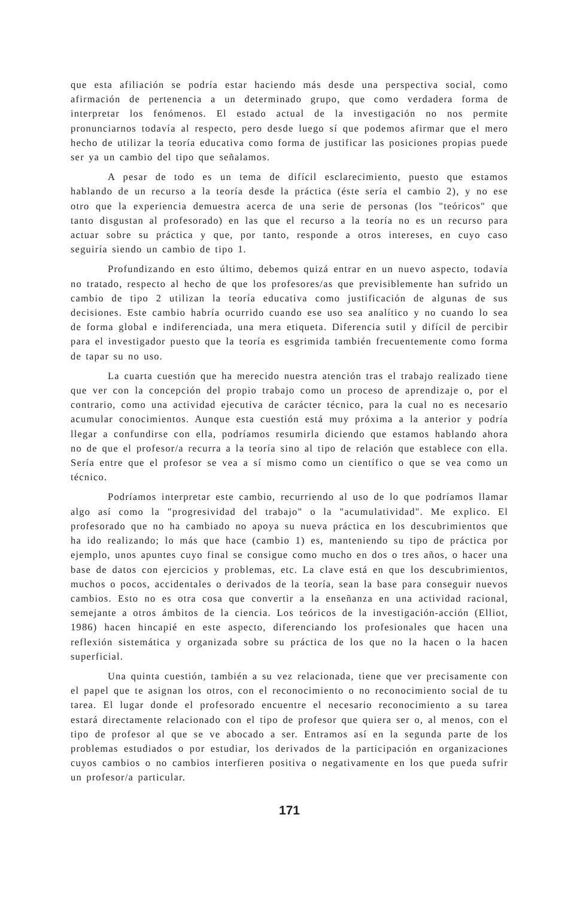que esta afiliación se podría estar haciendo más desde una perspectiva social, como afirmación de pertenencia a un determinado grupo, que como verdadera forma de interpretar los fenómenos. El estado actual de la investigación no nos permite pronunciarnos todavía al respecto, pero desde luego sí que podemos afirmar que el mero hecho de utilizar la teoría educativa como forma de justificar las posiciones propias puede ser ya un cambio del tipo que señalamos.
A pesar de todo es un tema de difícil esclarecimiento, puesto que estamos hablando de un recurso a la teoría desde la práctica (éste sería el cambio 2), y no ese otro que la experiencia demuestra acerca de una serie de personas (los "teóricos" que tanto disgustan al profesorado) en las que el recurso a la teoría no es un recurso para actuar sobre su práctica y que, por tanto, responde a otros intereses, en cuyo caso seguiría siendo un cambio de tipo 1.
Profundizando en esto último, debemos quizá entrar en un nuevo aspecto, todavía no tratado, respecto al hecho de que los profesores/as que previsiblemente han sufrido un cambio de tipo 2 utilizan la teoría educativa como justificación de algunas de sus decisiones. Este cambio habría ocurrido cuando ese uso sea analítico y no cuando lo sea de forma global e indiferenciada, una mera etiqueta. Diferencia sutil y difícil de percibir para el investigador puesto que la teoría es esgrimida también frecuentemente como forma de tapar su no uso.
La cuarta cuestión que ha merecido nuestra atención tras el trabajo realizado tiene que ver con la concepción del propio trabajo como un proceso de aprendizaje o, por el contrario, como una actividad ejecutiva de carácter técnico, para la cual no es necesario acumular conocimientos. Aunque esta cuestión está muy próxima a la anterior y podría llegar a confundirse con ella, podríamos resumirla diciendo que estamos hablando ahora no de que el profesor/a recurra a la teoría sino al tipo de relación que establece con ella. Sería entre que el profesor se vea a sí mismo como un científico o que se vea como un técnico.
Podríamos interpretar este cambio, recurriendo al uso de lo que podríamos llamar algo así como la "progresividad del trabajo" o la "acumulatividad". Me explico. El profesorado que no ha cambiado no apoya su nueva práctica en los descubrimientos que ha ido realizando; lo más que hace (cambio 1) es, manteniendo su tipo de práctica por ejemplo, unos apuntes cuyo final se consigue como mucho en dos o tres años, o hacer una base de datos con ejercicios y problemas, etc. La clave está en que los descubrimientos, muchos o pocos, accidentales o derivados de la teoría, sean la base para conseguir nuevos cambios. Esto no es otra cosa que convertir a la enseñanza en una actividad racional, semejante a otros ámbitos de la ciencia. Los teóricos de la investigación-acción (Elliot, 1986) hacen hincapié en este aspecto, diferenciando los profesionales que hacen una reflexión sistemática y organizada sobre su práctica de los que no la hacen o la hacen superficial.
Una quinta cuestión, también a su vez relacionada, tiene que ver precisamente con el papel que te asignan los otros, con el reconocimiento o no reconocimiento social de tu tarea. El lugar donde el profesorado encuentre el necesario reconocimiento a su tarea estará directamente relacionado con el tipo de profesor que quiera ser o, al menos, con el tipo de profesor al que se ve abocado a ser. Entramos así en la segunda parte de los problemas estudiados o por estudiar, los derivados de la participación en organizaciones cuyos cambios o no cambios interfieren positiva o negativamente en los que pueda sufrir un profesor/a particular.
171